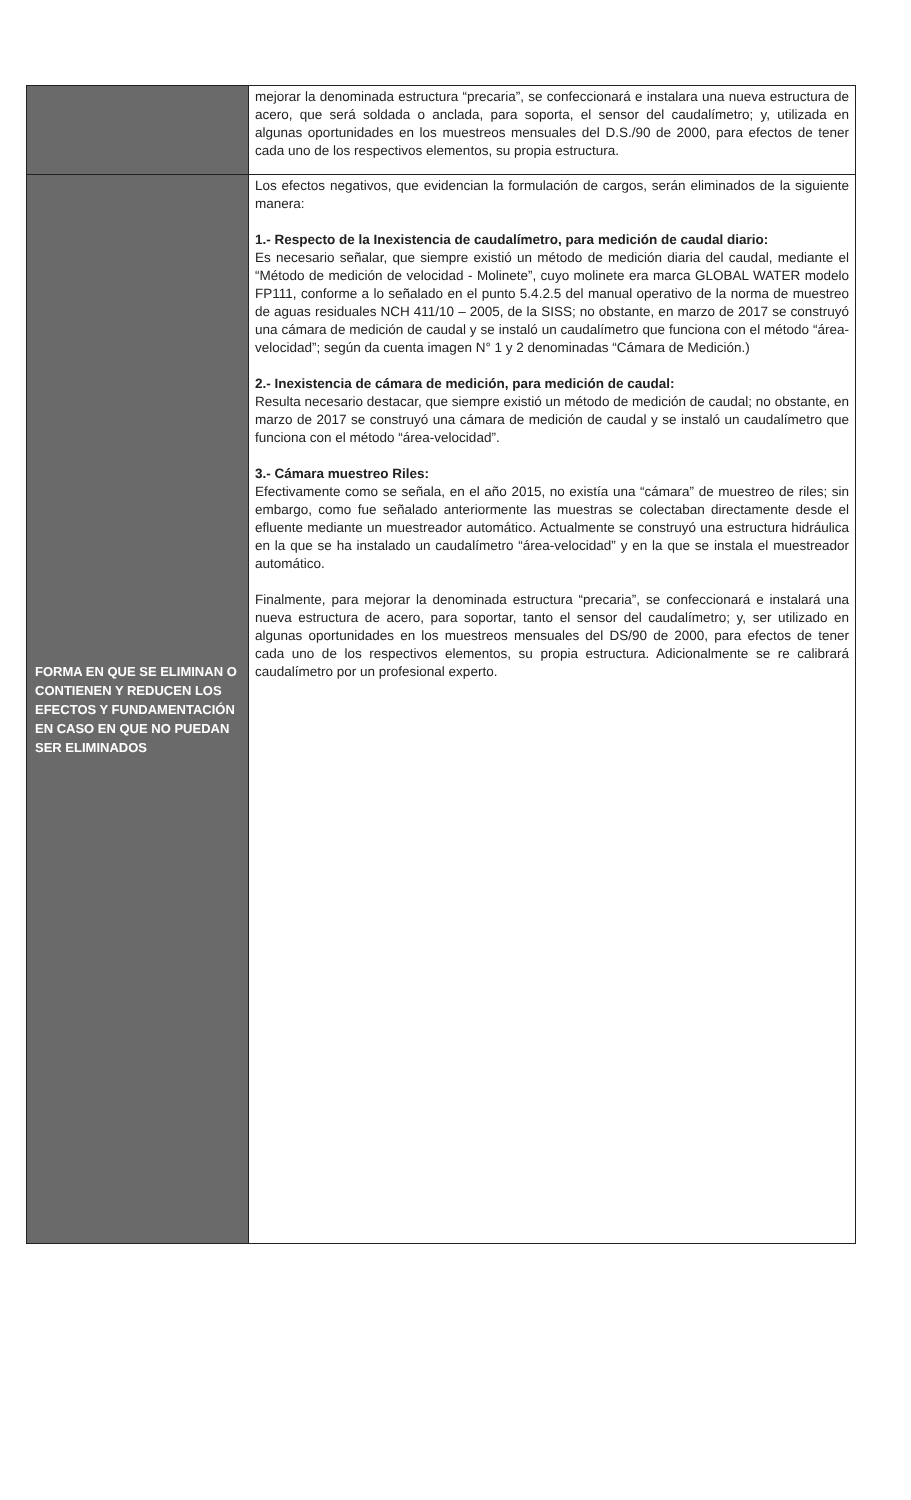| | mejorar la denominada estructura “precaria”, se confeccionará e instalara una nueva estructura de acero, que será soldada o anclada, para soporta, el sensor del caudalímetro; y, utilizada en algunas oportunidades en los muestreos mensuales del D.S./90 de 2000, para efectos de tener cada uno de los respectivos elementos, su propia estructura. |
| FORMA EN QUE SE ELIMINAN O CONTIENEN Y REDUCEN LOS EFECTOS Y FUNDAMENTACIÓN EN CASO EN QUE NO PUEDAN SER ELIMINADOS | Los efectos negativos, que evidencian la formulación de cargos, serán eliminados de la siguiente manera: 1.- Respecto de la Inexistencia de caudalímetro, para medición de caudal diario: Es necesario señalar, que siempre existió un método de medición diaria del caudal, mediante el “Método de medición de velocidad - Molinete”, cuyo molinete era marca GLOBAL WATER modelo FP111, conforme a lo señalado en el punto 5.4.2.5 del manual operativo de la norma de muestreo de aguas residuales NCH 411/10 – 2005, de la SISS; no obstante, en marzo de 2017 se construyó una cámara de medición de caudal y se instaló un caudalímetro que funciona con el método “área-velocidad”; según da cuenta imagen N° 1 y 2 denominadas “Cámara de Medición.) 2.- Inexistencia de cámara de medición, para medición de caudal: Resulta necesario destacar, que siempre existió un método de medición de caudal; no obstante, en marzo de 2017 se construyó una cámara de medición de caudal y se instaló un caudalímetro que funciona con el método “área-velocidad”. 3.- Cámara muestreo Riles: Efectivamente como se señala, en el año 2015, no existía una “cámara” de muestreo de riles; sin embargo, como fue señalado anteriormente las muestras se colectaban directamente desde el efluente mediante un muestreador automático. Actualmente se construyó una estructura hidráulica en la que se ha instalado un caudalímetro “área-velocidad” y en la que se instala el muestreador automático. Finalmente, para mejorar la denominada estructura “precaria”, se confeccionará e instalará una nueva estructura de acero, para soportar, tanto el sensor del caudalímetro; y, ser utilizado en algunas oportunidades en los muestreos mensuales del DS/90 de 2000, para efectos de tener cada uno de los respectivos elementos, su propia estructura. Adicionalmente se re calibrará caudalímetro por un profesional experto. |